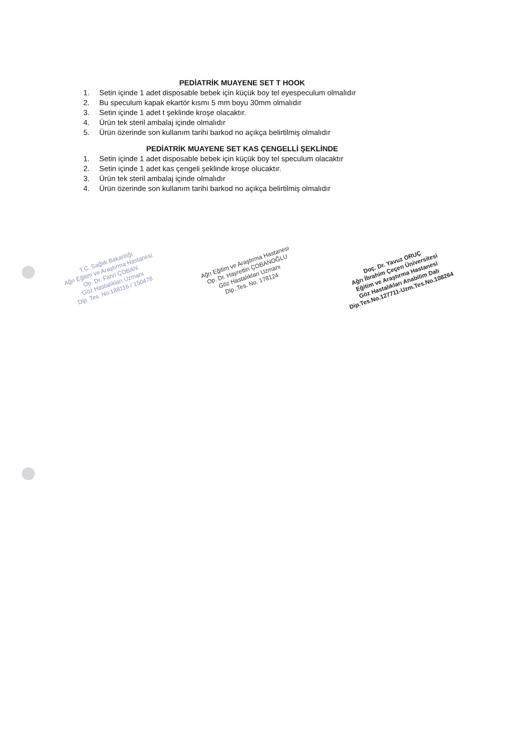PEDİATRİK MUAYENE SET T HOOK
1. Setin içinde 1 adet disposable bebek için küçük boy tel eyespeculum olmalıdır
2. Bu speculum kapak ekartör kısmı 5 mm boyu 30mm olmalıdır
3. Setin içinde 1 adet t şeklinde kroşe olacaktır.
4. Ürün tek steril ambalaj içinde olmalıdır
5. Ürün özerinde son kullanım tarihi barkod no açıkça belirtilmiş olmalıdır
PEDİATRİK MUAYENE SET KAS ÇENGELLİ ŞEKLİNDE
1. Setin içinde 1 adet disposable bebek için küçük boy tel speculum olacaktır
2. Setin içinde 1 adet kas çengeli şeklinde kroşe olucaktır.
3. Ürün tek steril ambalaj içinde olmalıdır
4. Ürün özerinde son kullanım tarihi barkod no açıkça belirtilmiş olmalıdır
T.C. Sağlık Bakanlığı
Ağrı Eğitim ve Araştırma Hastanesi
Op. Dr. Fahri ÇOBAN
Göz Hastalıkları Uzmanı
Dip. Tes. No:188116 / 150478
Ağrı Eğitim ve Araştırma Hastanesi
Op. Dr. Hayrettin ÇOBANOĞLU
Göz Hastalıkları Uzmanı
Dip. Tes. No. 178124
Doç. Dr. Yavuz ORUÇ
Ağrı İbrahim Çeçen Üniversitesi
Eğitim ve Araştırma Hastanesi
Göz Hastalıkları Anabilim Dalı
Dip.Tes.No.127711-Uzm.Tes.No.108264